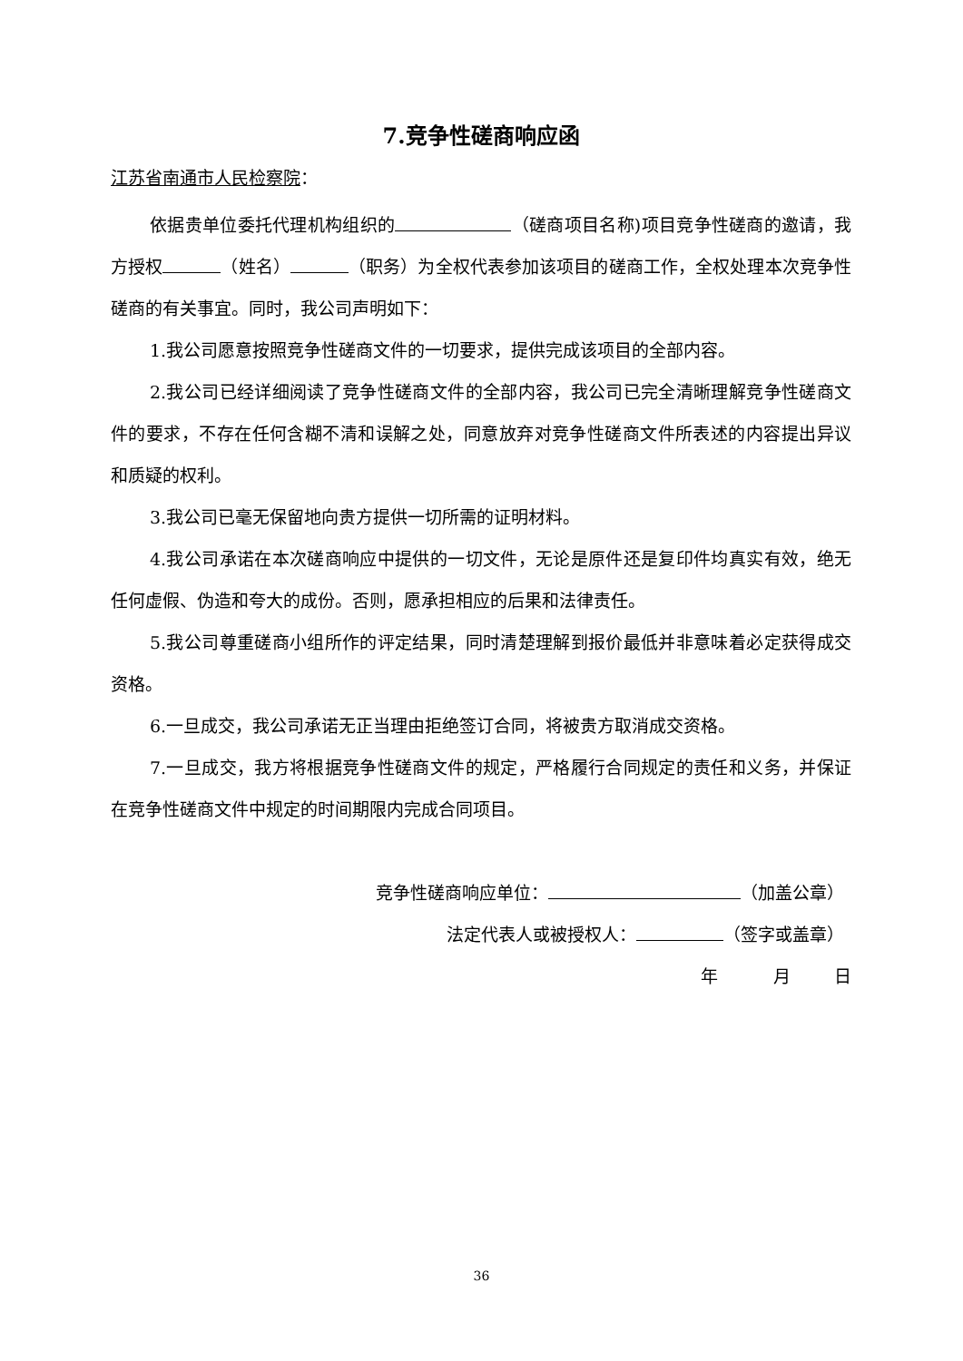7.竞争性磋商响应函
江苏省南通市人民检察院：
依据贵单位委托代理机构组织的 （磋商项目名称)项目竞争性磋商的邀请，我方授权 （姓名） （职务）为全权代表参加该项目的磋商工作，全权处理本次竞争性磋商的有关事宜。同时，我公司声明如下：
1.我公司愿意按照竞争性磋商文件的一切要求，提供完成该项目的全部内容。
2.我公司已经详细阅读了竞争性磋商文件的全部内容，我公司已完全清晰理解竞争性磋商文件的要求，不存在任何含糊不清和误解之处，同意放弃对竞争性磋商文件所表述的内容提出异议和质疑的权利。
3.我公司已毫无保留地向贵方提供一切所需的证明材料。
4.我公司承诺在本次磋商响应中提供的一切文件，无论是原件还是复印件均真实有效，绝无任何虚假、伪造和夸大的成份。否则，愿承担相应的后果和法律责任。
5.我公司尊重磋商小组所作的评定结果，同时清楚理解到报价最低并非意味着必定获得成交资格。
6.一旦成交，我公司承诺无正当理由拒绝签订合同，将被贵方取消成交资格。
7.一旦成交，我方将根据竞争性磋商文件的规定，严格履行合同规定的责任和义务，并保证在竞争性磋商文件中规定的时间期限内完成合同项目。
竞争性磋商响应单位： （加盖公章）
法定代表人或被授权人： （签字或盖章）
年 月 日
36